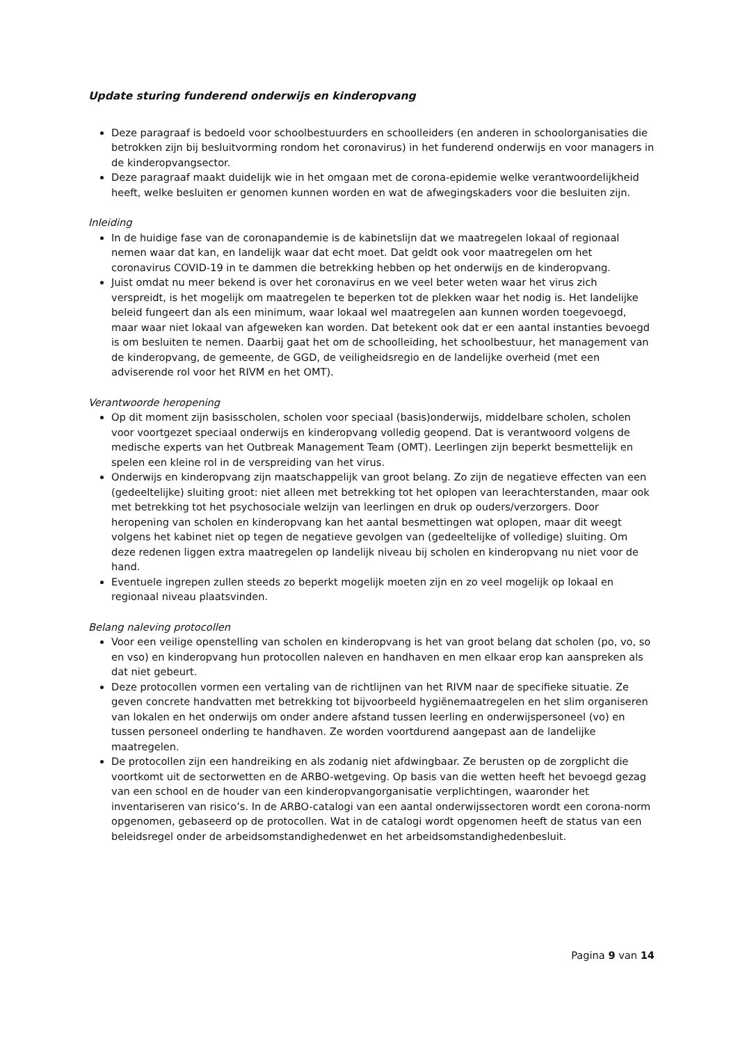Update sturing funderend onderwijs en kinderopvang
Deze paragraaf is bedoeld voor schoolbestuurders en schoolleiders (en anderen in schoolorganisaties die betrokken zijn bij besluitvorming rondom het coronavirus) in het funderend onderwijs en voor managers in de kinderopvangsector.
Deze paragraaf maakt duidelijk wie in het omgaan met de corona-epidemie welke verantwoordelijkheid heeft, welke besluiten er genomen kunnen worden en wat de afwegingskaders voor die besluiten zijn.
Inleiding
In de huidige fase van de coronapandemie is de kabinetslijn dat we maatregelen lokaal of regionaal nemen waar dat kan, en landelijk waar dat echt moet. Dat geldt ook voor maatregelen om het coronavirus COVID-19 in te dammen die betrekking hebben op het onderwijs en de kinderopvang.
Juist omdat nu meer bekend is over het coronavirus en we veel beter weten waar het virus zich verspreidt, is het mogelijk om maatregelen te beperken tot de plekken waar het nodig is. Het landelijke beleid fungeert dan als een minimum, waar lokaal wel maatregelen aan kunnen worden toegevoegd, maar waar niet lokaal van afgeweken kan worden. Dat betekent ook dat er een aantal instanties bevoegd is om besluiten te nemen. Daarbij gaat het om de schoolleiding, het schoolbestuur, het management van de kinderopvang, de gemeente, de GGD, de veiligheidsregio en de landelijke overheid (met een adviserende rol voor het RIVM en het OMT).
Verantwoorde heropening
Op dit moment zijn basisscholen, scholen voor speciaal (basis)onderwijs, middelbare scholen, scholen voor voortgezet speciaal onderwijs en kinderopvang volledig geopend. Dat is verantwoord volgens de medische experts van het Outbreak Management Team (OMT). Leerlingen zijn beperkt besmettelijk en spelen een kleine rol in de verspreiding van het virus.
Onderwijs en kinderopvang zijn maatschappelijk van groot belang. Zo zijn de negatieve effecten van een (gedeeltelijke) sluiting groot: niet alleen met betrekking tot het oplopen van leerachterstanden, maar ook met betrekking tot het psychosociale welzijn van leerlingen en druk op ouders/verzorgers. Door heropening van scholen en kinderopvang kan het aantal besmettingen wat oplopen, maar dit weegt volgens het kabinet niet op tegen de negatieve gevolgen van (gedeeltelijke of volledige) sluiting. Om deze redenen liggen extra maatregelen op landelijk niveau bij scholen en kinderopvang nu niet voor de hand.
Eventuele ingrepen zullen steeds zo beperkt mogelijk moeten zijn en zo veel mogelijk op lokaal en regionaal niveau plaatsvinden.
Belang naleving protocollen
Voor een veilige openstelling van scholen en kinderopvang is het van groot belang dat scholen (po, vo, so en vso) en kinderopvang hun protocollen naleven en handhaven en men elkaar erop kan aanspreken als dat niet gebeurt.
Deze protocollen vormen een vertaling van de richtlijnen van het RIVM naar de specifieke situatie. Ze geven concrete handvatten met betrekking tot bijvoorbeeld hygiënemaatregelen en het slim organiseren van lokalen en het onderwijs om onder andere afstand tussen leerling en onderwijspersoneel (vo) en tussen personeel onderling te handhaven. Ze worden voortdurend aangepast aan de landelijke maatregelen.
De protocollen zijn een handreiking en als zodanig niet afdwingbaar. Ze berusten op de zorgplicht die voortkomt uit de sectorwetten en de ARBO-wetgeving. Op basis van die wetten heeft het bevoegd gezag van een school en de houder van een kinderopvangorganisatie verplichtingen, waaronder het inventariseren van risico’s. In de ARBO-catalogi van een aantal onderwijssectoren wordt een corona-norm opgenomen, gebaseerd op de protocollen. Wat in de catalogi wordt opgenomen heeft de status van een beleidsregel onder de arbeidsomstandighedenwet en het arbeidsomstandighedenbesluit.
Pagina 9 van 14